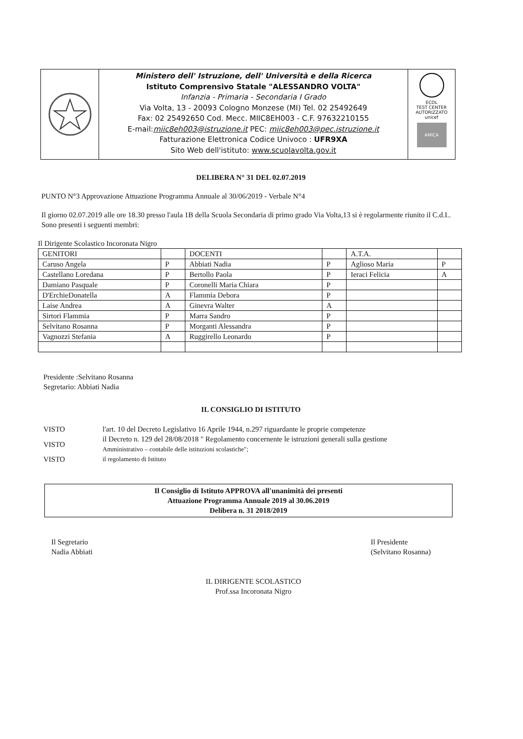Ministero dell' Istruzione, dell' Università e della Ricerca
Istituto Comprensivo Statale "ALESSANDRO VOLTA"
Infanzia - Primaria - Secondaria I Grado
Via Volta, 13 - 20093 Cologno Monzese (MI) Tel. 02 25492649
Fax: 02 25492650 Cod. Mecc. MIIC8EH003 - C.F. 97632210155
E-mail:miic8eh003@istruzione.it PEC: miic8eh003@pec.istruzione.it
Fatturazione Elettronica Codice Univoco : UFR9XA
Sito Web dell'istituto: www.scuolavolta.gov.it
ECDL
TEST CENTER AUTORIZZATO
unicef
AMICA
DELIBERA N° 31 DEL 02.07.2019
PUNTO N°3 Approvazione Attuazione Programma Annuale al 30/06/2019 - Verbale N°4
Il giorno 02.07.2019 alle ore 18.30 presso l'aula 1B della Scuola Secondaria di primo grado Via Volta,13 si è regolarmente riunito il C.d.I..
Sono presenti i seguenti membri:
Il Dirigente Scolastico Incoronata Nigro
| GENITORI | | DOCENTI | | A.T.A. | |
| Caruso Angela | P | Abbiati Nadia | P | Aglioso Maria | P |
| Castellano Loredana | P | Bertollo Paola | P | Ieraci Felicia | A |
| Damiano Pasquale | P | Coronelli Maria Chiara | P | | |
| D'ErchieDonatella | A | Flammia Debora | P | | |
| Laise Andrea | A | Ginevra Walter | A | | |
| Sirtori Flammia | P | Marra Sandro | P | | |
| Selvitano Rosanna | P | Morganti Alessandra | P | | |
| Vagnozzi Stefania | A | Ruggirello Leonardo | P | | |
Presidente :Selvitano Rosanna
Segretario: Abbiati Nadia
IL CONSIGLIO DI ISTITUTO
| VISTO | l'art. 10 del Decreto Legislativo 16 Aprile 1944, n.297 riguardante le proprie competenze |
| VISTO | il Decreto n. 129 del 28/08/2018 " Regolamento concernente le istruzioni generali sulla gestione Amministrativo – contabile delle istituzioni scolastiche"; |
| VISTO | il regolamento di Istituto |
Il Consiglio di Istituto APPROVA all'unanimità dei presenti
Attuazione Programma Annuale 2019 al 30.06.2019
Delibera n. 31 2018/2019
Il Segretario
Nadia Abbiati
Il Presidente
(Selvitano Rosanna)
IL DIRIGENTE SCOLASTICO
Prof.ssa Incoronata Nigro